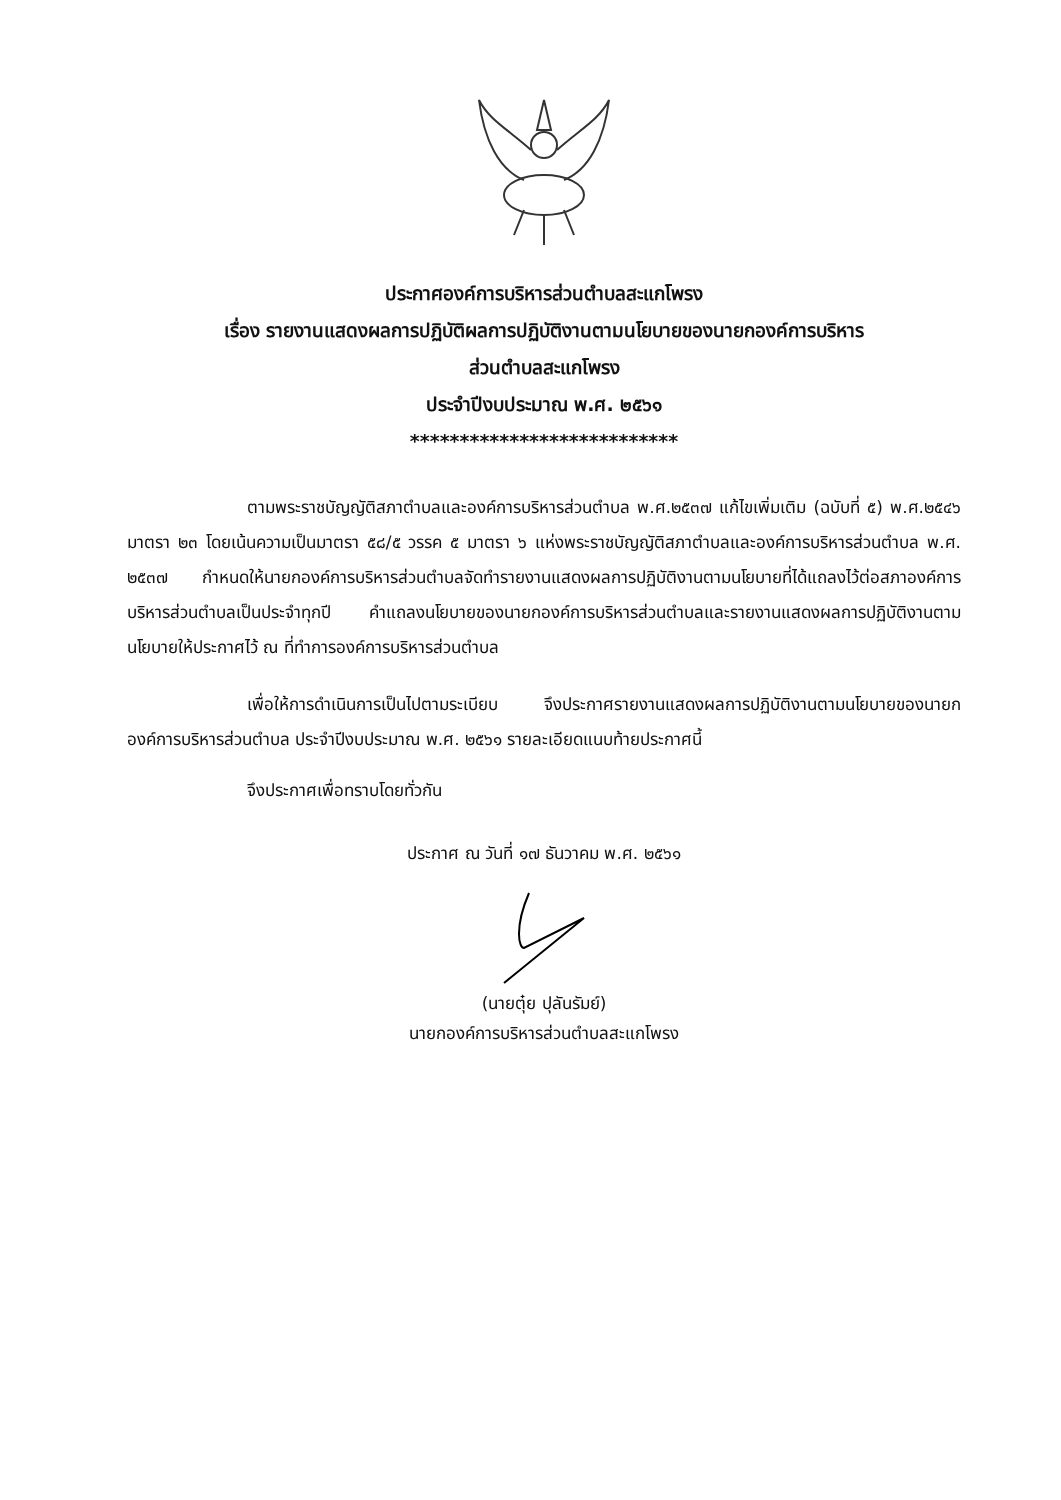ประกาศองค์การบริหารส่วนตำบลสะแกโพรง
เรื่อง รายงานแสดงผลการปฏิบัติผลการปฏิบัติงานตามนโยบายของนายกองค์การบริหาร
ส่วนตำบลสะแกโพรง
ประจำปีงบประมาณ พ.ศ. ๒๕๖๑
***************************
ตามพระราชบัญญัติสภาตำบลและองค์การบริหารส่วนตำบล พ.ศ.๒๕๓๗ แก้ไขเพิ่มเติม (ฉบับที่ ๕) พ.ศ.๒๕๔๖ มาตรา ๒๓ โดยเน้นความเป็นมาตรา ๕๘/๕ วรรค ๕ มาตรา ๖ แห่งพระราชบัญญัติสภาตำบลและองค์การบริหารส่วนตำบล พ.ศ. ๒๕๓๗ กำหนดให้นายกองค์การบริหารส่วนตำบลจัดทำรายงานแสดงผลการปฏิบัติงานตามนโยบายที่ได้แถลงไว้ต่อสภาองค์การบริหารส่วนตำบลเป็นประจำทุกปี คำแถลงนโยบายของนายกองค์การบริหารส่วนตำบลและรายงานแสดงผลการปฏิบัติงานตามนโยบายให้ประกาศไว้ ณ ที่ทำการองค์การบริหารส่วนตำบล
เพื่อให้การดำเนินการเป็นไปตามระเบียบ จึงประกาศรายงานแสดงผลการปฏิบัติงานตามนโยบายของนายกองค์การบริหารส่วนตำบล ประจำปีงบประมาณ พ.ศ. ๒๕๖๑ รายละเอียดแนบท้ายประกาศนี้
จึงประกาศเพื่อทราบโดยทั่วกัน
ประกาศ ณ วันที่ ๑๗ ธันวาคม พ.ศ. ๒๕๖๑
(นายตุ๋ย ปุลันรัมย์)
นายกองค์การบริหารส่วนตำบลสะแกโพรง